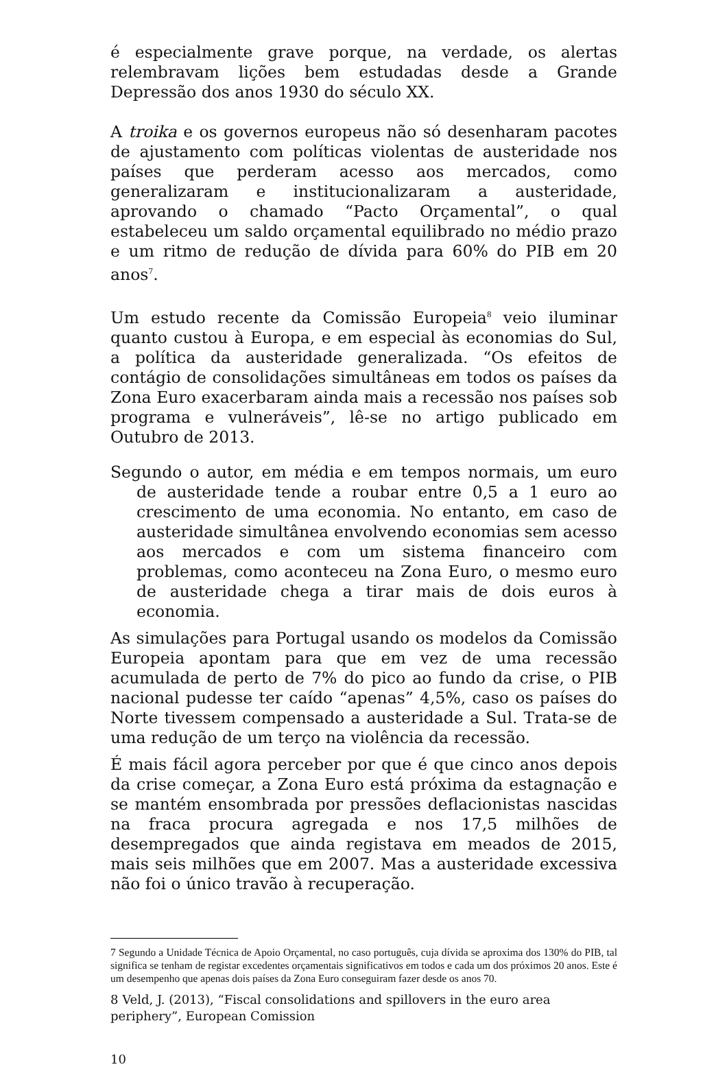é especialmente grave porque, na verdade, os alertas relembravam lições bem estudadas desde a Grande Depressão dos anos 1930 do século XX.
A troika e os governos europeus não só desenharam pacotes de ajustamento com políticas violentas de austeridade nos países que perderam acesso aos mercados, como generalizaram e institucionalizaram a austeridade, aprovando o chamado “Pacto Orçamental”, o qual estabeleceu um saldo orçamental equilibrado no médio prazo e um ritmo de redução de dívida para 60% do PIB em 20 anos<sup>7</sup>.
Um estudo recente da Comissão Europeia<sup>8</sup> veio iluminar quanto custou à Europa, e em especial às economias do Sul, a política da austeridade generalizada. “Os efeitos de contágio de consolidações simultâneas em todos os países da Zona Euro exacerbaram ainda mais a recessão nos países sob programa e vulneráveis”, lê-se no artigo publicado em Outubro de 2013.
Segundo o autor, em média e em tempos normais, um euro de austeridade tende a roubar entre 0,5 a 1 euro ao crescimento de uma economia. No entanto, em caso de austeridade simultânea envolvendo economias sem acesso aos mercados e com um sistema financeiro com problemas, como aconteceu na Zona Euro, o mesmo euro de austeridade chega a tirar mais de dois euros à economia.
As simulações para Portugal usando os modelos da Comissão Europeia apontam para que em vez de uma recessão acumulada de perto de 7% do pico ao fundo da crise, o PIB nacional pudesse ter caído “apenas” 4,5%, caso os países do Norte tivessem compensado a austeridade a Sul. Trata-se de uma redução de um terço na violência da recessão.
É mais fácil agora perceber por que é que cinco anos depois da crise começar, a Zona Euro está próxima da estagnação e se mantém ensombrada por pressões deflacionistas nascidas na fraca procura agregada e nos 17,5 milhões de desempregados que ainda registava em meados de 2015, mais seis milhões que em 2007. Mas a austeridade excessiva não foi o único travão à recuperação.
7 Segundo a Unidade Técnica de Apoio Orçamental, no caso português, cuja dívida se aproxima dos 130% do PIB, tal significa se tenham de registar excedentes orçamentais significativos em todos e cada um dos próximos 20 anos. Este é um desempenho que apenas dois países da Zona Euro conseguiram fazer desde os anos 70.
8 Veld, J. (2013), “Fiscal consolidations and spillovers in the euro area periphery”, European Comission
10